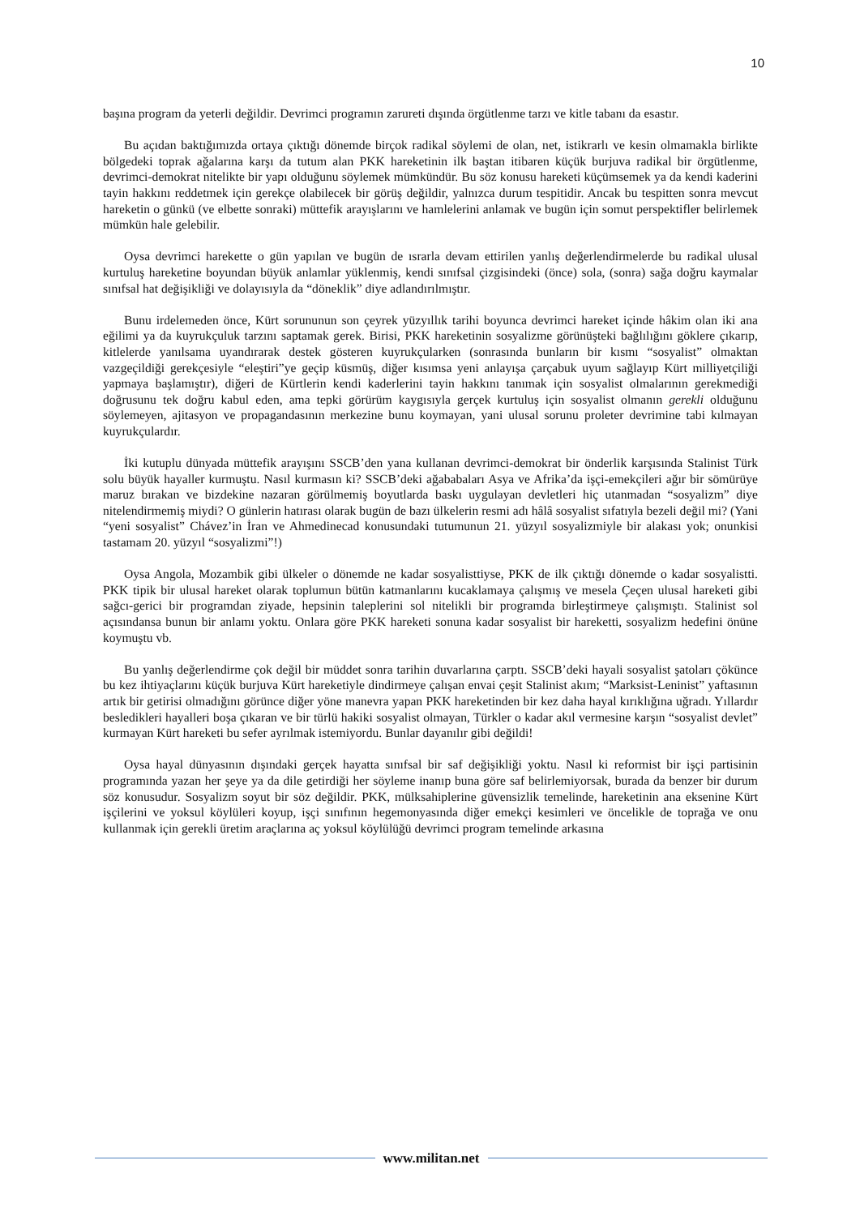10
başına program da yeterli değildir. Devrimci programın zarureti dışında örgütlenme tarzı ve kitle tabanı da esastır.
Bu açıdan baktığımızda ortaya çıktığı dönemde birçok radikal söylemi de olan, net, istikrarlı ve kesin olmamakla birlikte bölgedeki toprak ağalarına karşı da tutum alan PKK hareketinin ilk baştan itibaren küçük burjuva radikal bir örgütlenme, devrimci-demokrat nitelikte bir yapı olduğunu söylemek mümkündür. Bu söz konusu hareketi küçümsemek ya da kendi kaderini tayin hakkını reddetmek için gerekçe olabilecek bir görüş değildir, yalnızca durum tespitidir. Ancak bu tespitten sonra mevcut hareketin o günkü (ve elbette sonraki) müttefik arayışlarını ve hamlelerini anlamak ve bugün için somut perspektifler belirlemek mümkün hale gelebilir.
Oysa devrimci harekette o gün yapılan ve bugün de ısrarla devam ettirilen yanlış değerlendirmelerde bu radikal ulusal kurtuluş hareketine boyundan büyük anlamlar yüklenmiş, kendi sınıfsal çizgisindeki (önce) sola, (sonra) sağa doğru kaymalar sınıfsal hat değişikliği ve dolayısıyla da “döneklik” diye adlandırılmıştır.
Bunu irdelemeden önce, Kürt sorununun son çeyrek yüzyıllık tarihi boyunca devrimci hareket içinde hâkim olan iki ana eğilimi ya da kuyrukçuluk tarzını saptamak gerek. Birisi, PKK hareketinin sosyalizme görünüşteki bağlılığını göklere çıkarıp, kitlelerde yanılsama uyandırarak destek gösteren kuyrukçularken (sonrasında bunların bir kısmı “sosyalist” olmaktan vazgeçildiği gerekçesiyle “eleştiri”ye geçip küsmüş, diğer kısımsa yeni anlayışa çarçabuk uyum sağlayıp Kürt milliyetçiliği yapmaya başlamıştır), diğeri de Kürtlerin kendi kaderlerini tayin hakkını tanımak için sosyalist olmalarının gerekmediği doğrusunu tek doğru kabul eden, ama tepki görürüm kaygısıyla gerçek kurtuluş için sosyalist olmanın gerekli olduğunu söylemeyen, ajitasyon ve propagandasının merkezine bunu koymayan, yani ulusal sorunu proleter devrimine tabi kılmayan kuyrukçulardır.
İki kutuplu dünyada müttefik arayışını SSCB’den yana kullanan devrimci-demokrat bir önderlik karşısında Stalinist Türk solu büyük hayaller kurmuştu. Nasıl kurmasın ki? SSCB’deki ağababaları Asya ve Afrika’da işçi-emekçileri ağır bir sömürüye maruz bırakan ve bizdekine nazaran görülmemiş boyutlarda baskı uygulayan devletleri hiç utanmadan “sosyalizm” diye nitelendirmemiş miydi? O günlerin hatırası olarak bugün de bazı ülkelerin resmi adı hâlâ sosyalist sıfatıyla bezeli değil mi? (Yani “yeni sosyalist” Chávez’in İran ve Ahmedinecad konusundaki tutumunun 21. yüzyıl sosyalizmiyle bir alakası yok; onunkisi tastamam 20. yüzyıl “sosyalizmi”!)
Oysa Angola, Mozambik gibi ülkeler o dönemde ne kadar sosyalisttiyse, PKK de ilk çıktığı dönemde o kadar sosyalistti. PKK tipik bir ulusal hareket olarak toplumun bütün katmanlarını kucaklamaya çalışmış ve mesela Çeçen ulusal hareketi gibi sağcı-gerici bir programdan ziyade, hepsinin taleplerini sol nitelikli bir programda birleştirmeye çalışmıştı. Stalinist sol açısındansa bunun bir anlamı yoktu. Onlara göre PKK hareketi sonuna kadar sosyalist bir hareketti, sosyalizm hedefini önüne koymuştu vb.
Bu yanlış değerlendirme çok değil bir müddet sonra tarihin duvarlarına çarptı. SSCB’deki hayali sosyalist şatoları çökünce bu kez ihtiyaçlarını küçük burjuva Kürt hareketiyle dindirmeye çalışan envai çeşit Stalinist akım; “Marksist-Leninist” yaftasının artık bir getirisi olmadığını görünce diğer yöne manevra yapan PKK hareketinden bir kez daha hayal kırıklığına uğradı. Yıllardır besledikleri hayalleri boşa çıkaran ve bir türlü hakiki sosyalist olmayan, Türkler o kadar akıl vermesine karşın “sosyalist devlet” kurmayan Kürt hareketi bu sefer ayrılmak istemiyordu. Bunlar dayanılır gibi değildi!
Oysa hayal dünyasının dışındaki gerçek hayatta sınıfsal bir saf değişikliği yoktu. Nasıl ki reformist bir işçi partisinin programında yazan her şeye ya da dile getirdiği her söyleme inanıp buna göre saf belirlemiyorsak, burada da benzer bir durum söz konusudur. Sosyalizm soyut bir söz değildir. PKK, mülksahiplerine güvensizlik temelinde, hareketinin ana eksenine Kürt işçilerini ve yoksul köylüleri koyup, işçi sınıfının hegemonyasında diğer emekçi kesimleri ve öncelikle de toprağa ve onu kullanmak için gerekli üretim araçlarına aç yoksul köylülüğü devrimci program temelinde arkasına
www.militan.net